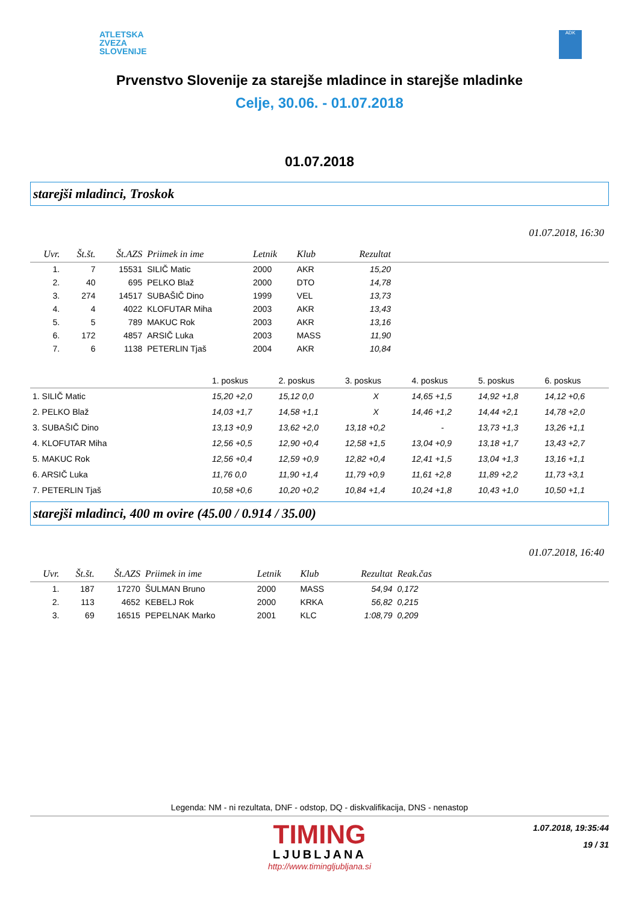ATLETSKA
ZVEZA
SLOVENIJE
ADK
Prvenstvo Slovenije za starejše mladince in starejše mladinke
Celje, 30.06. - 01.07.2018
01.07.2018
starejši mladinci, Troskok
01.07.2018, 16:30
| Uvr. | Št.št. | Št.AZS | Priimek in ime | Letnik | Klub | Rezultat | |
| --- | --- | --- | --- | --- | --- | --- | --- |
| 1. | 7 | 15531 | SILIČ Matic | 2000 | AKR | 15,20 | |
| 2. | 40 | 695 | PELKO Blaž | 2000 | DTO | 14,78 | |
| 3. | 274 | 14517 | SUBAŠIČ Dino | 1999 | VEL | 13,73 | |
| 4. | 4 | 4022 | KLOFUTAR Miha | 2003 | AKR | 13,43 | |
| 5. | 5 | 789 | MAKUC Rok | 2003 | AKR | 13,16 | |
| 6. | 172 | 4857 | ARSIČ Luka | 2003 | MASS | 11,90 | |
| 7. | 6 | 1138 | PETERLIN Tjaš | 2004 | AKR | 10,84 | |
| | 1. poskus | 2. poskus | 3. poskus | 4. poskus | 5. poskus | 6. poskus |
| --- | --- | --- | --- | --- | --- | --- |
| 1. SILIČ Matic | 15,20 +2,0 | 15,12 0,0 | X | 14,65 +1,5 | 14,92 +1,8 | 14,12 +0,6 |
| 2. PELKO Blaž | 14,03 +1,7 | 14,58 +1,1 | X | 14,46 +1,2 | 14,44 +2,1 | 14,78 +2,0 |
| 3. SUBAŠIČ Dino | 13,13 +0,9 | 13,62 +2,0 | 13,18 +0,2 | - | 13,73 +1,3 | 13,26 +1,1 |
| 4. KLOFUTAR Miha | 12,56 +0,5 | 12,90 +0,4 | 12,58 +1,5 | 13,04 +0,9 | 13,18 +1,7 | 13,43 +2,7 |
| 5. MAKUC Rok | 12,56 +0,4 | 12,59 +0,9 | 12,82 +0,4 | 12,41 +1,5 | 13,04 +1,3 | 13,16 +1,1 |
| 6. ARSIČ Luka | 11,76 0,0 | 11,90 +1,4 | 11,79 +0,9 | 11,61 +2,8 | 11,89 +2,2 | 11,73 +3,1 |
| 7. PETERLIN Tjaš | 10,58 +0,6 | 10,20 +0,2 | 10,84 +1,4 | 10,24 +1,8 | 10,43 +1,0 | 10,50 +1,1 |
starejši mladinci, 400 m ovire (45.00 / 0.914 / 35.00)
01.07.2018, 16:40
| Uvr. | Št.št. | Št.AZS | Priimek in ime | Letnik | Klub | Rezultat | Reak.čas | |
| --- | --- | --- | --- | --- | --- | --- | --- | --- |
| 1. | 187 | 17270 | ŠULMAN Bruno | 2000 | MASS | 54,94 | 0,172 | |
| 2. | 113 | 4652 | KEBELJ Rok | 2000 | KRKA | 56,82 | 0,215 | |
| 3. | 69 | 16515 | PEPELNAK Marko | 2001 | KLC | 1:08,79 | 0,209 | |
Legenda: NM - ni rezultata, DNF - odstop, DQ - diskvalifikacija, DNS - nenastop
TIMING
LJUBLJANA
http://www.timingljubljana.si
1.07.2018, 19:35:44
19 / 31